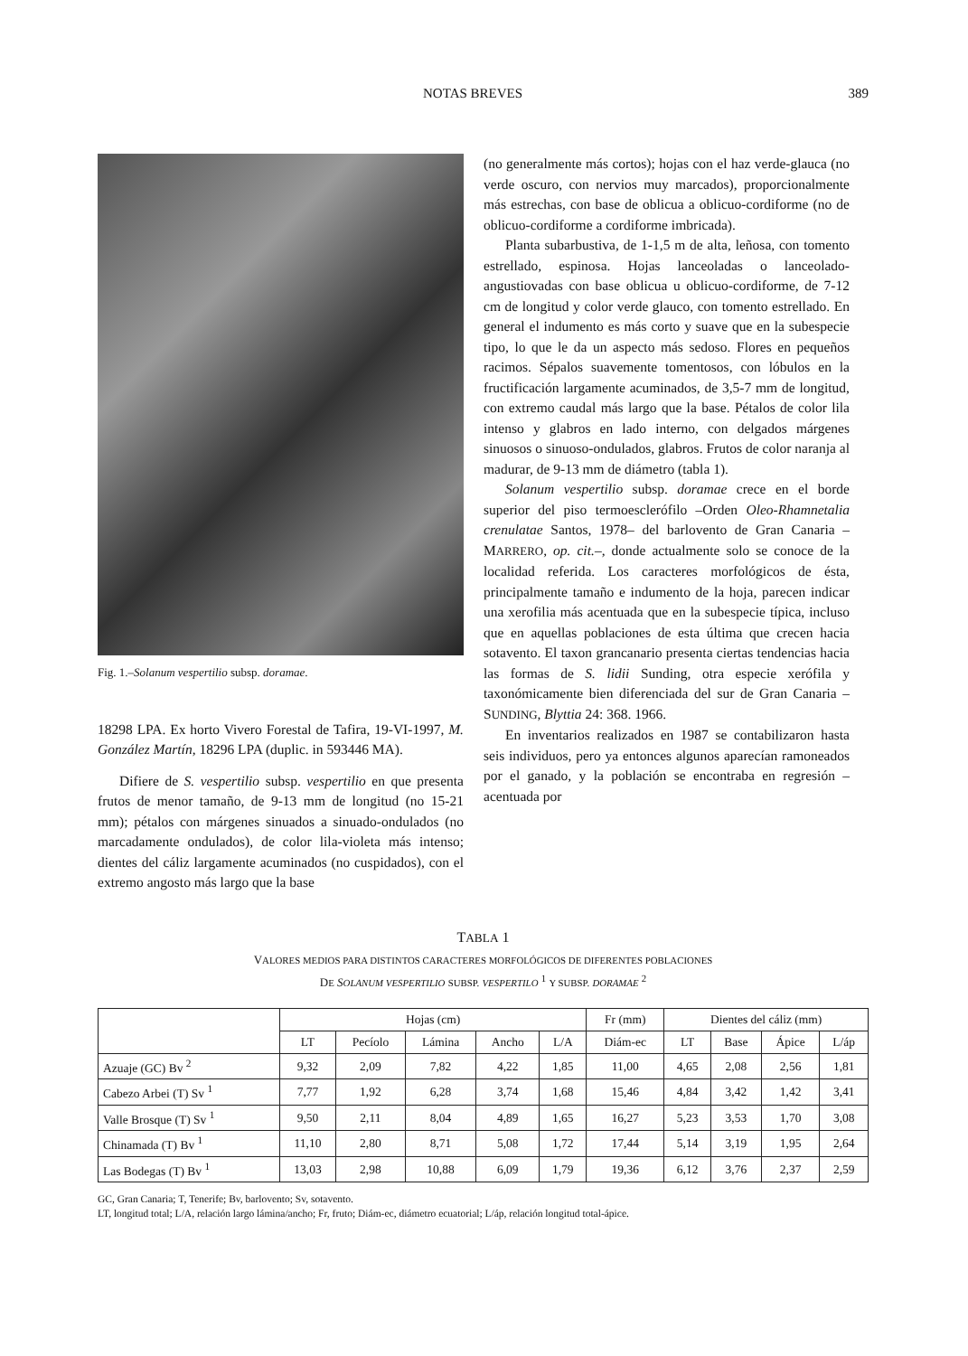NOTAS BREVES 389
Fig. 1.–Solanum vespertilio subsp. doramae.
18298 LPA. Ex horto Vivero Forestal de Tafira, 19-VI-1997, M. González Martín, 18296 LPA (duplic. in 593446 MA).
Difiere de S. vespertilio subsp. vespertilio en que presenta frutos de menor tamaño, de 9-13 mm de longitud (no 15-21 mm); pétalos con márgenes sinuados a sinuado-ondulados (no marcadamente ondulados), de color lila-violeta más intenso; dientes del cáliz largamente acuminados (no cuspidados), con el extremo angosto más largo que la base
(no generalmente más cortos); hojas con el haz verde-glauca (no verde oscuro, con nervios muy marcados), proporcionalmente más estrechas, con base de oblicua a oblicuo-cordiforme (no de oblicuo-cordiforme a cordiforme imbricada).
Planta subarbustiva, de 1-1,5 m de alta, leñosa, con tomento estrellado, espinosa. Hojas lanceoladas o lanceolado-angustiovadas con base oblicua u oblicuo-cordiforme, de 7-12 cm de longitud y color verde glauco, con tomento estrellado. En general el indumento es más corto y suave que en la subespecie tipo, lo que le da un aspecto más sedoso. Flores en pequeños racimos. Sépalos suavemente tomentosos, con lóbulos en la fructificación largamente acuminados, de 3,5-7 mm de longitud, con extremo caudal más largo que la base. Pétalos de color lila intenso y glabros en lado interno, con delgados márgenes sinuosos o sinuoso-ondulados, glabros. Frutos de color naranja al madurar, de 9-13 mm de diámetro (tabla 1).
Solanum vespertilio subsp. doramae crece en el borde superior del piso termoesclerófilo –Orden Oleo-Rhamnetalia crenulatae Santos, 1978– del barlovento de Gran Canaria –MARRERO, op. cit.–, donde actualmente solo se conoce de la localidad referida. Los caracteres morfológicos de ésta, principalmente tamaño e indumento de la hoja, parecen indicar una xerofilia más acentuada que en la subespecie típica, incluso que en aquellas poblaciones de esta última que crecen hacia sotavento. El taxon grancanario presenta ciertas tendencias hacia las formas de S. lidii Sunding, otra especie xerófila y taxonómicamente bien diferenciada del sur de Gran Canaria –SUNDING, Blyttia 24: 368. 1966.
En inventarios realizados en 1987 se contabilizaron hasta seis individuos, pero ya entonces algunos aparecían ramoneados por el ganado, y la población se encontraba en regresión –acentuada por
TABLA 1
VALORES MEDIOS PARA DISTINTOS CARACTERES MORFOLÓGICOS DE DIFERENTES POBLACIONES
DE SOLANUM VESPERTILIO SUBSP. VESPERTILO <sup>1</sup> Y SUBSP. DORAMAE <sup>2</sup>
| | Hojas (cm) | | | | | Fr (mm) | Dientes del cáliz (mm) | | | |
| --- | --- | --- | --- | --- | --- | --- | --- | --- | --- | --- |
| | LT | Pecíolo | Lámina | Ancho | L/A | Diám-ec | LT | Base | Ápice | L/áp |
| Azuaje (GC) Bv <sup>2</sup> | 9,32 | 2,09 | 7,82 | 4,22 | 1,85 | 11,00 | 4,65 | 2,08 | 2,56 | 1,81 |
| Cabezo Arbei (T) Sv <sup>1</sup> | 7,77 | 1,92 | 6,28 | 3,74 | 1,68 | 15,46 | 4,84 | 3,42 | 1,42 | 3,41 |
| Valle Brosque (T) Sv <sup>1</sup> | 9,50 | 2,11 | 8,04 | 4,89 | 1,65 | 16,27 | 5,23 | 3,53 | 1,70 | 3,08 |
| Chinamada (T) Bv <sup>1</sup> | 11,10 | 2,80 | 8,71 | 5,08 | 1,72 | 17,44 | 5,14 | 3,19 | 1,95 | 2,64 |
| Las Bodegas (T) Bv <sup>1</sup> | 13,03 | 2,98 | 10,88 | 6,09 | 1,79 | 19,36 | 6,12 | 3,76 | 2,37 | 2,59 |
GC, Gran Canaria; T, Tenerife; Bv, barlovento; Sv, sotavento.
LT, longitud total; L/A, relación largo lámina/ancho; Fr, fruto; Diám-ec, diámetro ecuatorial; L/áp, relación longitud total-ápice.